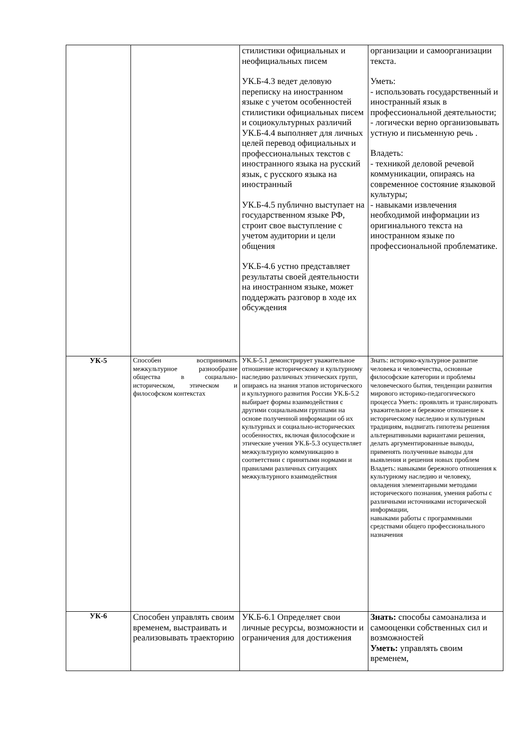| | | стилистики официальных и неофициальных писем УК.Б-4.3 ведет деловую переписку на иностранном языке с учетом особенностей стилистики официальных писем и социокультурных различий УК.Б-4.4 выполняет для личных целей перевод официальных и профессиональных текстов с иностранного языка на русский язык, с русского языка на иностранный УК.Б-4.5 публично выступает на государственном языке РФ, строит свое выступление с учетом аудитории и цели общения УК.Б-4.6 устно представляет результаты своей деятельности на иностранном языке, может поддержать разговор в ходе их обсуждения | организации и самоорганизации текста. Уметь: - использовать государственный и иностранный язык в профессиональной деятельности; - логически верно организовывать устную и письменную речь . Владеть: - техникой деловой речевой коммуникации, опираясь на современное состояние языковой культуры; - навыками извлечения необходимой информации из оригинального текста на иностранном языке по профессиональной проблематике. |
| УК-5 | Способен воспринимать межкультурное разнообразие общества в социально-историческом, этическом и философском контекстах | УК.Б-5.1 демонстрирует уважительное отношение историческому и культурному наследию различных этнических групп, опираясь на знания этапов исторического и культурного развития России УК.Б-5.2 выбирает формы взаимодействия с другими социальными группами на основе полученной информации об их культурных и социально-исторических особенностях, включая философские и этические учения УК.Б-5.3 осуществляет межкультурную коммуникацию в соответствии с принятыми нормами и правилами различных ситуациях межкультурного взаимодействия | Знать: историко-культурное развитие человека и человечества, основные философские категории и проблемы человеческого бытия, тенденции развития мирового историко-педагогического процесса Уметь: проявлять и транслировать уважительное и бережное отношение к историческому наследию и культурным традициям, выдвигать гипотезы решения альтернативными вариантами решения, делать аргументированные выводы, применять полученные выводы для выявления и решения новых проблем Владеть: навыками бережного отношения к культурному наследию и человеку, овладения элементарными методами исторического познания, умения работы с различными источниками исторической информации, навыками работы с программными средствами общего профессионального назначения |
| УК-6 | Способен управлять своим временем, выстраивать и реализовывать траекторию | УК.Б-6.1 Определяет свои личные ресурсы, возможности и ограничения для достижения | Знать: способы самоанализа и самооценки собственных сил и возможностей Уметь: управлять своим временем, |